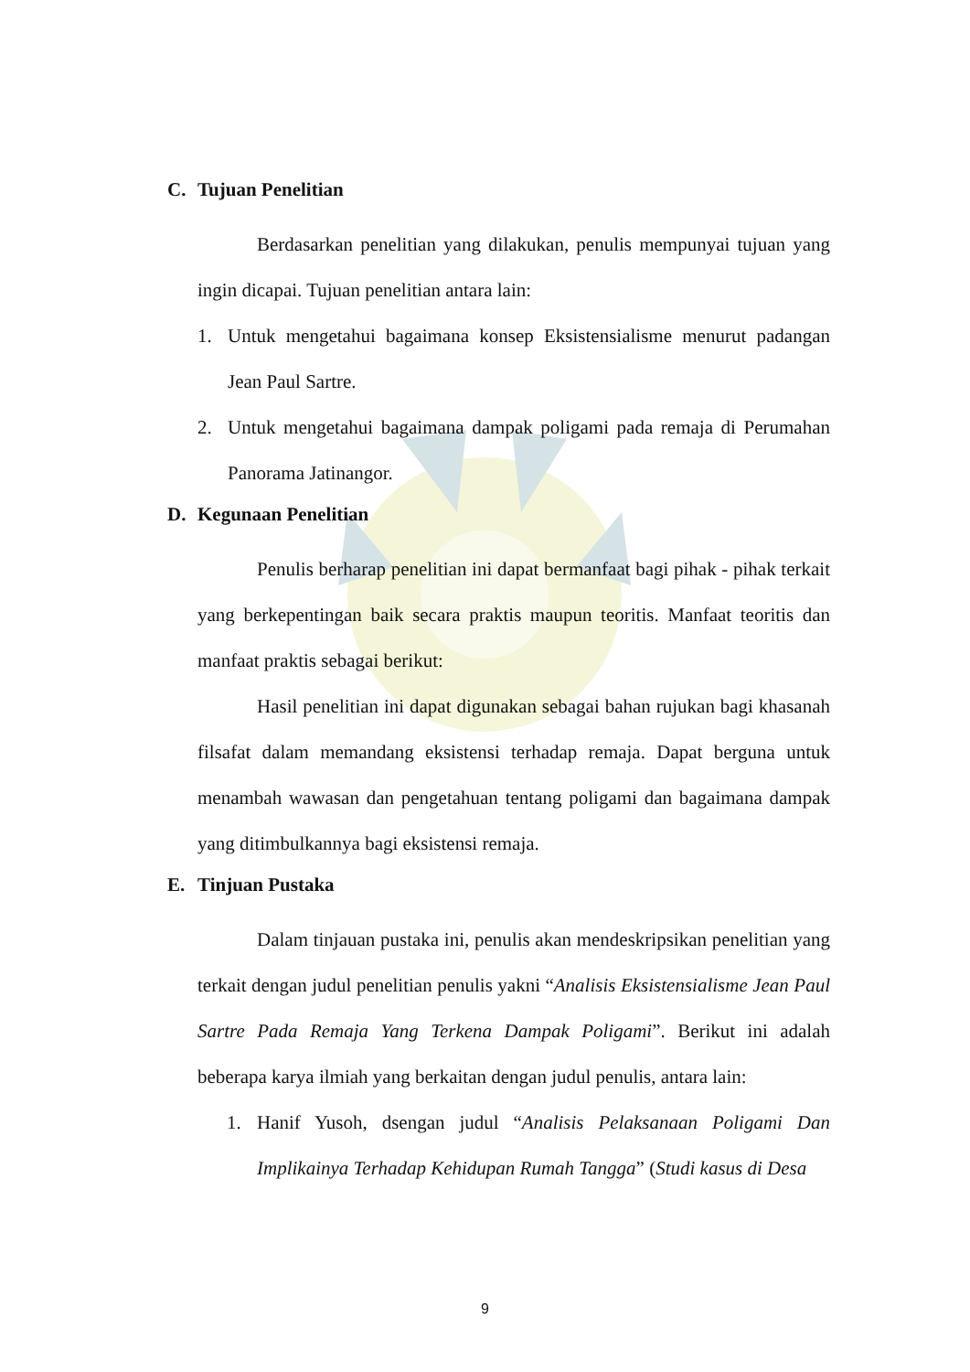C. Tujuan Penelitian
Berdasarkan penelitian yang dilakukan, penulis mempunyai tujuan yang ingin dicapai. Tujuan penelitian antara lain:
1.
Untuk mengetahui bagaimana konsep Eksistensialisme menurut padangan Jean Paul Sartre.
2.
Untuk mengetahui bagaimana dampak poligami pada remaja di Perumahan Panorama Jatinangor.
D. Kegunaan Penelitian
Penulis berharap penelitian ini dapat bermanfaat bagi pihak - pihak terkait yang berkepentingan baik secara praktis maupun teoritis. Manfaat teoritis dan manfaat praktis sebagai berikut:
Hasil penelitian ini dapat digunakan sebagai bahan rujukan bagi khasanah filsafat dalam memandang eksistensi terhadap remaja. Dapat berguna untuk menambah wawasan dan pengetahuan tentang poligami dan bagaimana dampak yang ditimbulkannya bagi eksistensi remaja.
E. Tinjuan Pustaka
Dalam tinjauan pustaka ini, penulis akan mendeskripsikan penelitian yang terkait dengan judul penelitian penulis yakni “Analisis Eksistensialisme Jean Paul Sartre Pada Remaja Yang Terkena Dampak Poligami”. Berikut ini adalah beberapa karya ilmiah yang berkaitan dengan judul penulis, antara lain:
1.
Hanif Yusoh, dsengan judul “Analisis Pelaksanaan Poligami Dan Implikainya Terhadap Kehidupan Rumah Tangga” (Studi kasus di Desa
9